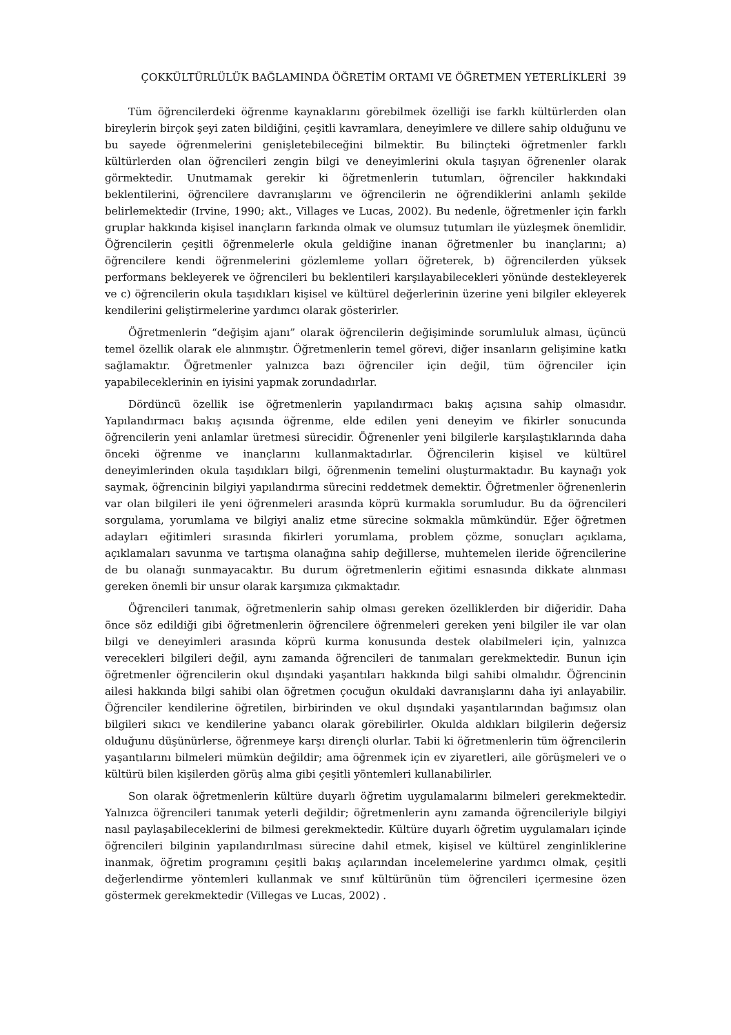ÇOKKÜLTÜRLÜLÜK BAĞLAMINDA ÖĞRETİM ORTAMI VE ÖĞRETMEN YETERLİKLERİ 39
Tüm öğrencilerdeki öğrenme kaynaklarını görebilmek özelliği ise farklı kültürlerden olan bireylerin birçok şeyi zaten bildiğini, çeşitli kavramlara, deneyimlere ve dillere sahip olduğunu ve bu sayede öğrenmelerini genişletebileceğini bilmektir. Bu bilinçteki öğretmenler farklı kültürlerden olan öğrencileri zengin bilgi ve deneyimlerini okula taşıyan öğrenenler olarak görmektedir. Unutmamak gerekir ki öğretmenlerin tutumları, öğrenciler hakkındaki beklentilerini, öğrencilere davranışlarını ve öğrencilerin ne öğrendiklerini anlamlı şekilde belirlemektedir (Irvine, 1990; akt., Villages ve Lucas, 2002). Bu nedenle, öğretmenler için farklı gruplar hakkında kişisel inançların farkında olmak ve olumsuz tutumları ile yüzleşmek önemlidir. Öğrencilerin çeşitli öğrenmelerle okula geldiğine inanan öğretmenler bu inançlarını; a) öğrencilere kendi öğrenmelerini gözlemleme yolları öğreterek, b) öğrencilerden yüksek performans bekleyerek ve öğrencileri bu beklentileri karşılayabilecekleri yönünde destekleyerek ve c) öğrencilerin okula taşıdıkları kişisel ve kültürel değerlerinin üzerine yeni bilgiler ekleyerek kendilerini geliştirmelerine yardımcı olarak gösterirler.
Öğretmenlerin “değişim ajanı” olarak öğrencilerin değişiminde sorumluluk alması, üçüncü temel özellik olarak ele alınmıştır. Öğretmenlerin temel görevi, diğer insanların gelişimine katkı sağlamaktır. Öğretmenler yalnızca bazı öğrenciler için değil, tüm öğrenciler için yapabileceklerinin en iyisini yapmak zorundadırlar.
Dördüncü özellik ise öğretmenlerin yapılandırmacı bakış açısına sahip olmasıdır. Yapılandırmacı bakış açısında öğrenme, elde edilen yeni deneyim ve fikirler sonucunda öğrencilerin yeni anlamlar üretmesi sürecidir. Öğrenenler yeni bilgilerle karşılaştıklarında daha önceki öğrenme ve inançlarını kullanmaktadırlar. Öğrencilerin kişisel ve kültürel deneyimlerinden okula taşıdıkları bilgi, öğrenmenin temelini oluşturmaktadır. Bu kaynağı yok saymak, öğrencinin bilgiyi yapılandırma sürecini reddetmek demektir. Öğretmenler öğrenenlerin var olan bilgileri ile yeni öğrenmeleri arasında köprü kurmakla sorumludur. Bu da öğrencileri sorgulama, yorumlama ve bilgiyi analiz etme sürecine sokmakla mümkündür. Eğer öğretmen adayları eğitimleri sırasında fikirleri yorumlama, problem çözme, sonuçları açıklama, açıklamaları savunma ve tartışma olanağına sahip değillerse, muhtemelen ileride öğrencilerine de bu olanağı sunmayacaktır. Bu durum öğretmenlerin eğitimi esnasında dikkate alınması gereken önemli bir unsur olarak karşımıza çıkmaktadır.
Öğrencileri tanımak, öğretmenlerin sahip olması gereken özelliklerden bir diğeridir. Daha önce söz edildiği gibi öğretmenlerin öğrencilere öğrenmeleri gereken yeni bilgiler ile var olan bilgi ve deneyimleri arasında köprü kurma konusunda destek olabilmeleri için, yalnızca verecekleri bilgileri değil, aynı zamanda öğrencileri de tanımaları gerekmektedir. Bunun için öğretmenler öğrencilerin okul dışındaki yaşantıları hakkında bilgi sahibi olmalıdır. Öğrencinin ailesi hakkında bilgi sahibi olan öğretmen çocuğun okuldaki davranışlarını daha iyi anlayabilir. Öğrenciler kendilerine öğretilen, birbirinden ve okul dışındaki yaşantılarından bağımsız olan bilgileri sıkıcı ve kendilerine yabancı olarak görebilirler. Okulda aldıkları bilgilerin değersiz olduğunu düşünürlerse, öğrenmeye karşı dirençli olurlar. Tabii ki öğretmenlerin tüm öğrencilerin yaşantılarını bilmeleri mümkün değildir; ama öğrenmek için ev ziyaretleri, aile görüşmeleri ve o kültürü bilen kişilerden görüş alma gibi çeşitli yöntemleri kullanabilirler.
Son olarak öğretmenlerin kültüre duyarlı öğretim uygulamalarını bilmeleri gerekmektedir. Yalnızca öğrencileri tanımak yeterli değildir; öğretmenlerin aynı zamanda öğrencileriyle bilgiyi nasıl paylaşabileceklerini de bilmesi gerekmektedir. Kültüre duyarlı öğretim uygulamaları içinde öğrencileri bilginin yapılandırılması sürecine dahil etmek, kişisel ve kültürel zenginliklerine inanmak, öğretim programını çeşitli bakış açılarından incelemelerine yardımcı olmak, çeşitli değerlendirme yöntemleri kullanmak ve sınıf kültürünün tüm öğrencileri içermesine özen göstermek gerekmektedir (Villegas ve Lucas, 2002) .